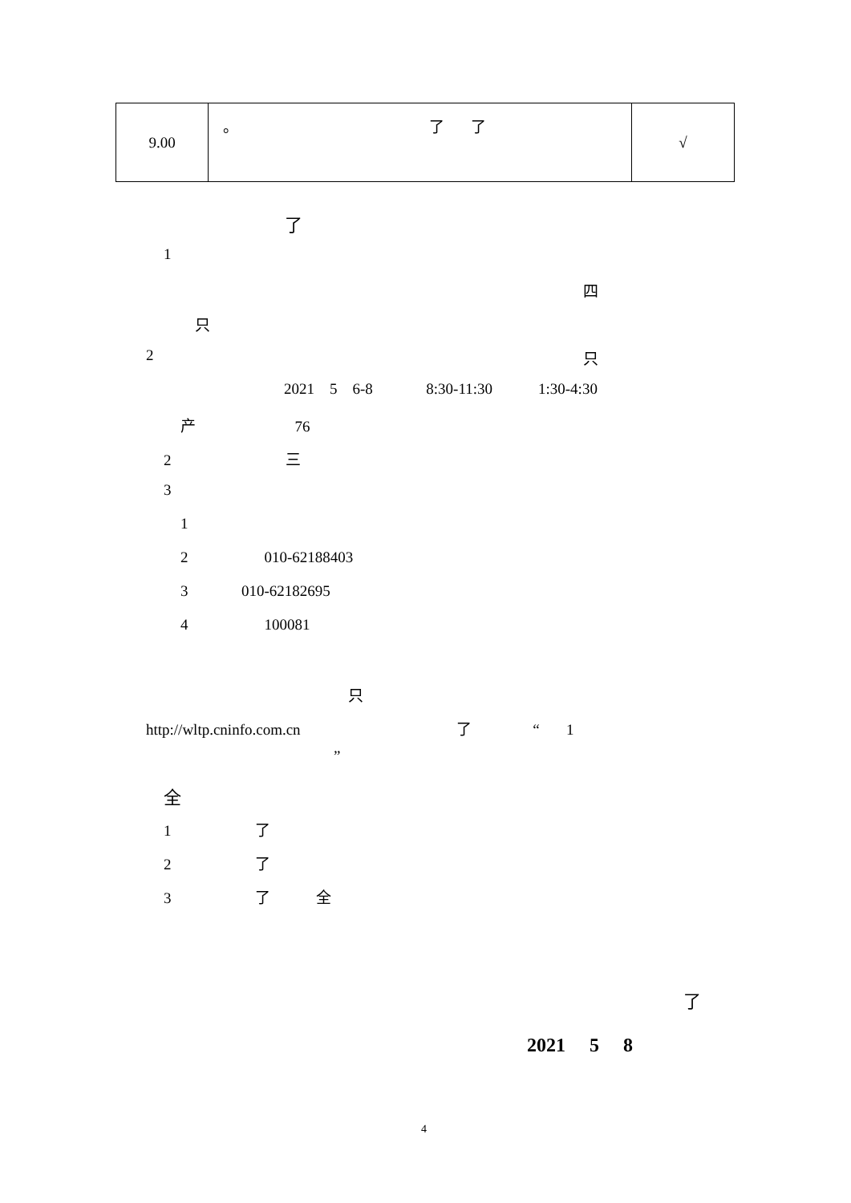| 9.00 | 。 了 了 | √ |
了
1
四
只
2
只
2021 5 6-8 8:30-11:30 1:30-4:30
产 76
2 三
3
1
2 010-62188403
3 010-62182695
4 100081
只
http://wltp.cninfo.com.cn 了 “ 1
”
全
1 了
2 了
3 了 全
了
2021 5 8
4